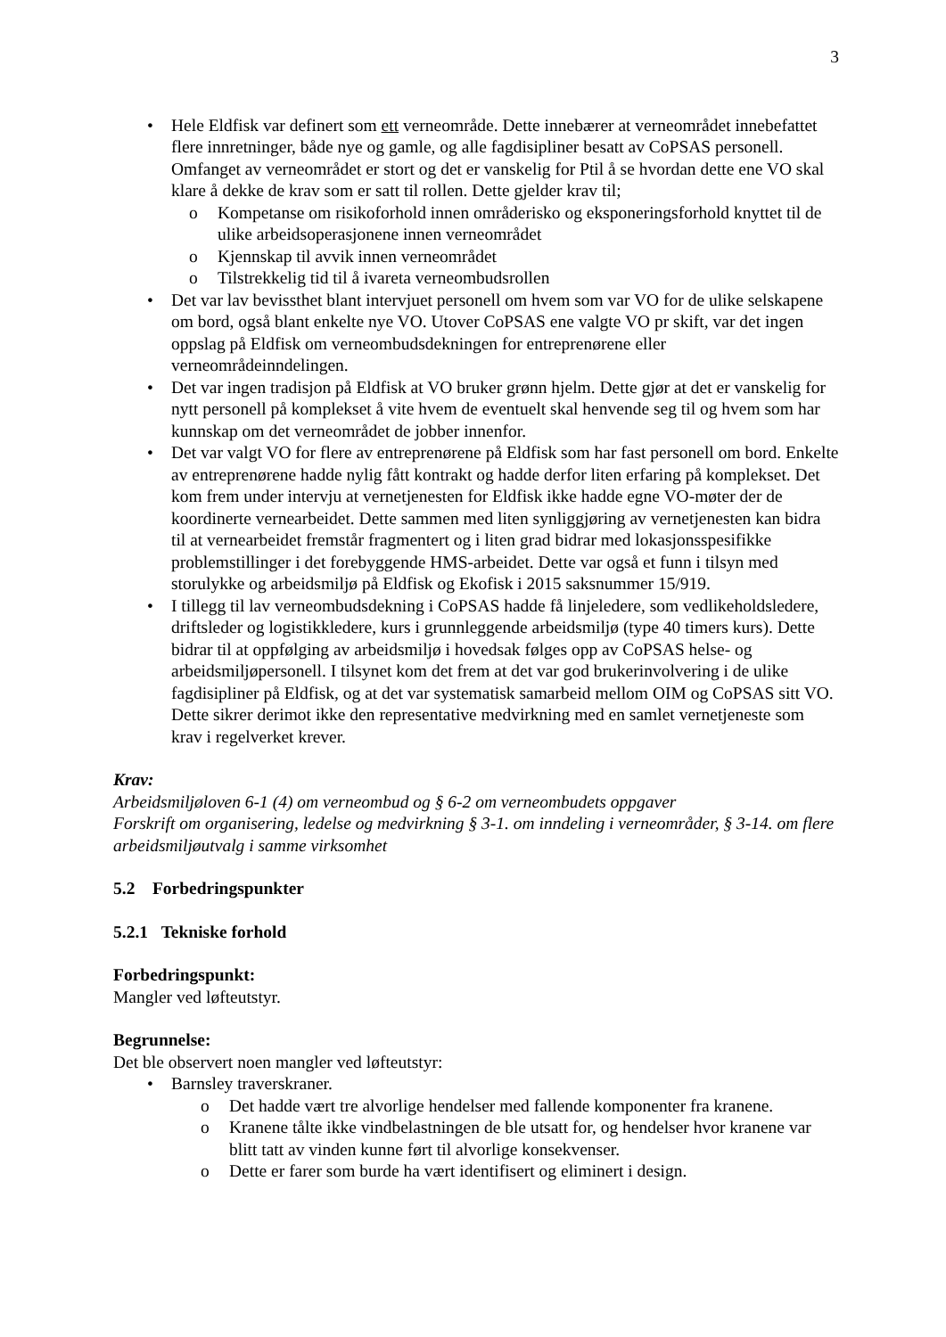3
• Hele Eldfisk var definert som ett verneområde. Dette innebærer at verneområdet innebefattet flere innretninger, både nye og gamle, og alle fagdisipliner besatt av CoPSAS personell. Omfanget av verneområdet er stort og det er vanskelig for Ptil å se hvordan dette ene VO skal klare å dekke de krav som er satt til rollen. Dette gjelder krav til;
o Kompetanse om risikoforhold innen områderisko og eksponeringsforhold knyttet til de ulike arbeidsoperasjonene innen verneområdet
o Kjennskap til avvik innen verneområdet
o Tilstrekkelig tid til å ivareta verneombudsrollen
• Det var lav bevissthet blant intervjuet personell om hvem som var VO for de ulike selskapene om bord, også blant enkelte nye VO. Utover CoPSAS ene valgte VO pr skift, var det ingen oppslag på Eldfisk om verneombudsdekningen for entreprenørene eller verneområdeinndelingen.
• Det var ingen tradisjon på Eldfisk at VO bruker grønn hjelm. Dette gjør at det er vanskelig for nytt personell på komplekset å vite hvem de eventuelt skal henvende seg til og hvem som har kunnskap om det verneområdet de jobber innenfor.
• Det var valgt VO for flere av entreprenørene på Eldfisk som har fast personell om bord. Enkelte av entreprenørene hadde nylig fått kontrakt og hadde derfor liten erfaring på komplekset. Det kom frem under intervju at vernetjenesten for Eldfisk ikke hadde egne VO-møter der de koordinerte vernearbeidet. Dette sammen med liten synliggjøring av vernetjenesten kan bidra til at vernearbeidet fremstår fragmentert og i liten grad bidrar med lokasjonsspesifikke problemstillinger i det forebyggende HMS-arbeidet. Dette var også et funn i tilsyn med storulykke og arbeidsmiljø på Eldfisk og Ekofisk i 2015 saksnummer 15/919.
• I tillegg til lav verneombudsdekning i CoPSAS hadde få linjeledere, som vedlikeholdsledere, driftsleder og logistikkledere, kurs i grunnleggende arbeidsmiljø (type 40 timers kurs). Dette bidrar til at oppfølging av arbeidsmiljø i hovedsak følges opp av CoPSAS helse- og arbeidsmiljøpersonell. I tilsynet kom det frem at det var god brukerinvolvering i de ulike fagdisipliner på Eldfisk, og at det var systematisk samarbeid mellom OIM og CoPSAS sitt VO. Dette sikrer derimot ikke den representative medvirkning med en samlet vernetjeneste som krav i regelverket krever.
Krav:
Arbeidsmiljøloven 6-1 (4) om verneombud og § 6-2 om verneombudets oppgaver
Forskrift om organisering, ledelse og medvirkning § 3-1. om inndeling i verneområder, § 3-14. om flere arbeidsmiljøutvalg i samme virksomhet
5.2 Forbedringspunkter
5.2.1 Tekniske forhold
Forbedringspunkt:
Mangler ved løfteutstyr.
Begrunnelse:
Det ble observert noen mangler ved løfteutstyr:
• Barnsley traverskraner.
o Det hadde vært tre alvorlige hendelser med fallende komponenter fra kranene.
o Kranene tålte ikke vindbelastningen de ble utsatt for, og hendelser hvor kranene var blitt tatt av vinden kunne ført til alvorlige konsekvenser.
o Dette er farer som burde ha vært identifisert og eliminert i design.